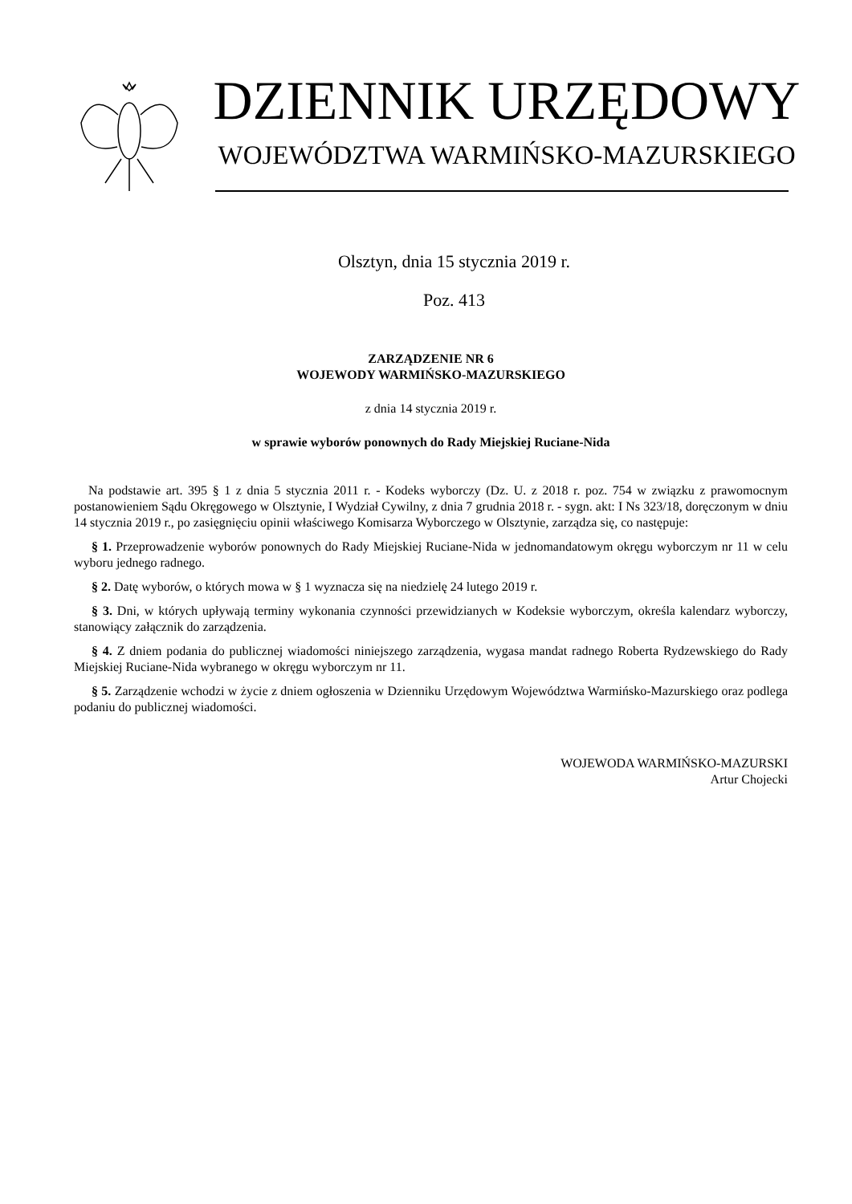DZIENNIK URZĘDOWY
WOJEWÓDZTWA WARMIŃSKO-MAZURSKIEGO
Olsztyn, dnia 15 stycznia 2019 r.
Poz. 413
ZARZĄDZENIE NR 6
WOJEWODY WARMIŃSKO-MAZURSKIEGO
z dnia 14 stycznia 2019 r.
w sprawie wyborów ponownych do Rady Miejskiej Ruciane-Nida
Na podstawie art. 395 § 1 z dnia 5 stycznia 2011 r. - Kodeks wyborczy (Dz. U. z 2018 r. poz. 754 w związku z prawomocnym postanowieniem Sądu Okręgowego w Olsztynie, I Wydział Cywilny, z dnia 7 grudnia 2018 r. - sygn. akt: I Ns 323/18, doręczonym w dniu 14 stycznia 2019 r., po zasięgnięciu opinii właściwego Komisarza Wyborczego w Olsztynie, zarządza się, co następuje:
§ 1. Przeprowadzenie wyborów ponownych do Rady Miejskiej Ruciane-Nida w jednomandatowym okręgu wyborczym nr 11 w celu wyboru jednego radnego.
§ 2. Datę wyborów, o których mowa w § 1 wyznacza się na niedzielę 24 lutego 2019 r.
§ 3. Dni, w których upływają terminy wykonania czynności przewidzianych w Kodeksie wyborczym, określa kalendarz wyborczy, stanowiący załącznik do zarządzenia.
§ 4. Z dniem podania do publicznej wiadomości niniejszego zarządzenia, wygasa mandat radnego Roberta Rydzewskiego do Rady Miejskiej Ruciane-Nida wybranego w okręgu wyborczym nr 11.
§ 5. Zarządzenie wchodzi w życie z dniem ogłoszenia w Dzienniku Urzędowym Województwa Warmińsko-Mazurskiego oraz podlega podaniu do publicznej wiadomości.
WOJEWODA WARMIŃSKO-MAZURSKI
Artur Chojecki